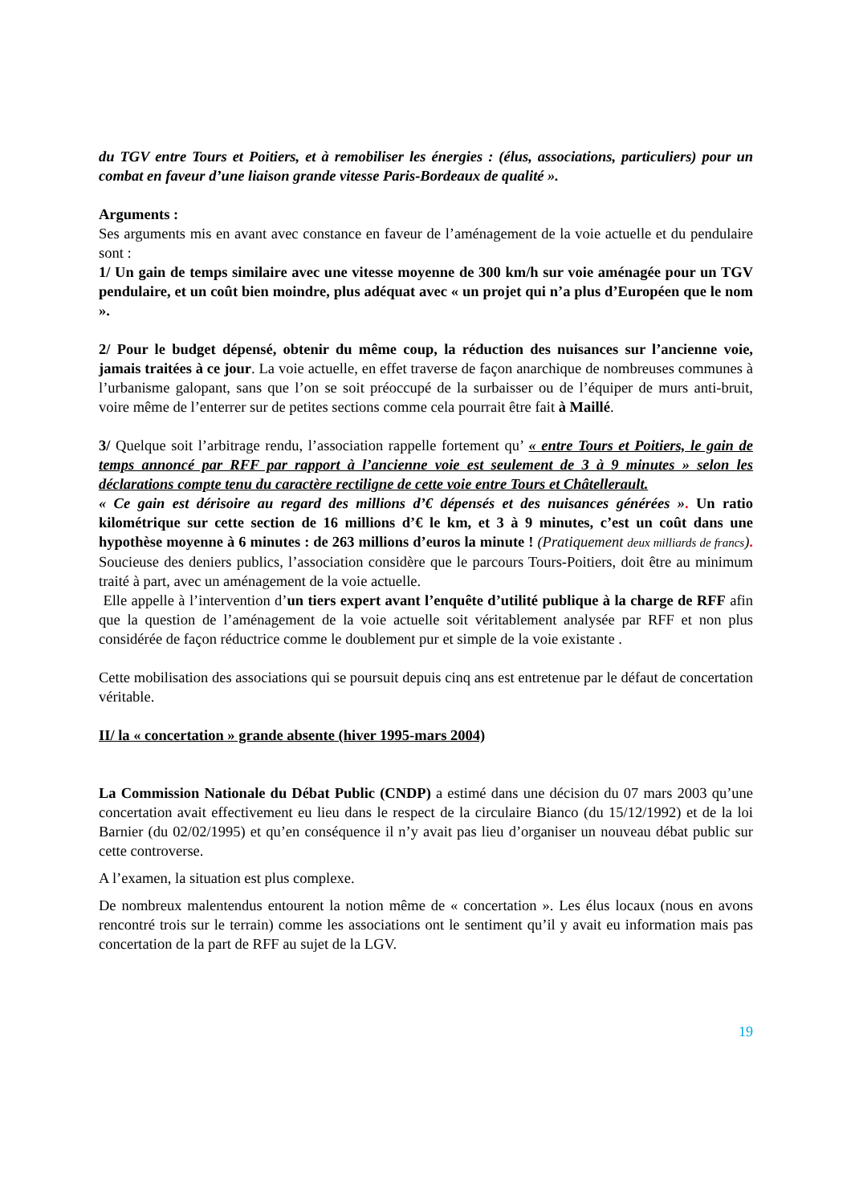du TGV entre Tours et Poitiers, et à remobiliser les énergies : (élus, associations, particuliers) pour un combat en faveur d’une liaison grande vitesse Paris-Bordeaux de qualité ».
Arguments :
Ses arguments mis en avant avec constance en faveur de l’aménagement de la voie actuelle et du pendulaire sont :
1/ Un gain de temps similaire avec une vitesse moyenne de 300 km/h sur voie aménagée pour un TGV pendulaire, et un coût bien moindre, plus adéquat avec « un projet qui n’a plus d’Européen que le nom ».
2/ Pour le budget dépensé, obtenir du même coup, la réduction des nuisances sur l’ancienne voie, jamais traitées à ce jour. La voie actuelle, en effet traverse de façon anarchique de nombreuses communes à l’urbanisme galopant, sans que l’on se soit préoccupé de la surbaisser ou de l’équiper de murs anti-bruit, voire même de l’enterrer sur de petites sections comme cela pourrait être fait à Maillé.
3/ Quelque soit l’arbitrage rendu, l’association rappelle fortement qu’ « entre Tours et Poitiers, le gain de temps annoncé par RFF par rapport à l’ancienne voie est seulement de 3 à 9 minutes » selon les déclarations compte tenu du caractère rectiligne de cette voie entre Tours et Châtellerault.
« Ce gain est dérisoire au regard des millions d’€ dépensés et des nuisances générées ». Un ratio kilométrique sur cette section de 16 millions d’€ le km, et 3 à 9 minutes, c’est un coût dans une hypothèse moyenne à 6 minutes : de 263 millions d’euros la minute ! (Pratiquement deux milliards de francs). Soucieuse des deniers publics, l’association considère que le parcours Tours-Poitiers, doit être au minimum traité à part, avec un aménagement de la voie actuelle.
Elle appelle à l’intervention d’un tiers expert avant l’enquête d’utilité publique à la charge de RFF afin que la question de l’aménagement de la voie actuelle soit véritablement analysée par RFF et non plus considérée de façon réductrice comme le doublement pur et simple de la voie existante .
Cette mobilisation des associations qui se poursuit depuis cinq ans est entretenue par le défaut de concertation véritable.
II/ la « concertation » grande absente (hiver 1995-mars 2004)
La Commission Nationale du Débat Public (CNDP) a estimé dans une décision du 07 mars 2003 qu’une concertation avait effectivement eu lieu dans le respect de la circulaire Bianco (du 15/12/1992) et de la loi Barnier (du 02/02/1995) et qu’en conséquence il n’y avait pas lieu d’organiser un nouveau débat public sur cette controverse.
A l’examen, la situation est plus complexe.
De nombreux malentendus entourent la notion même de « concertation ». Les élus locaux (nous en avons rencontré trois sur le terrain) comme les associations ont le sentiment qu’il y avait eu information mais pas concertation de la part de RFF au sujet de la LGV.
19